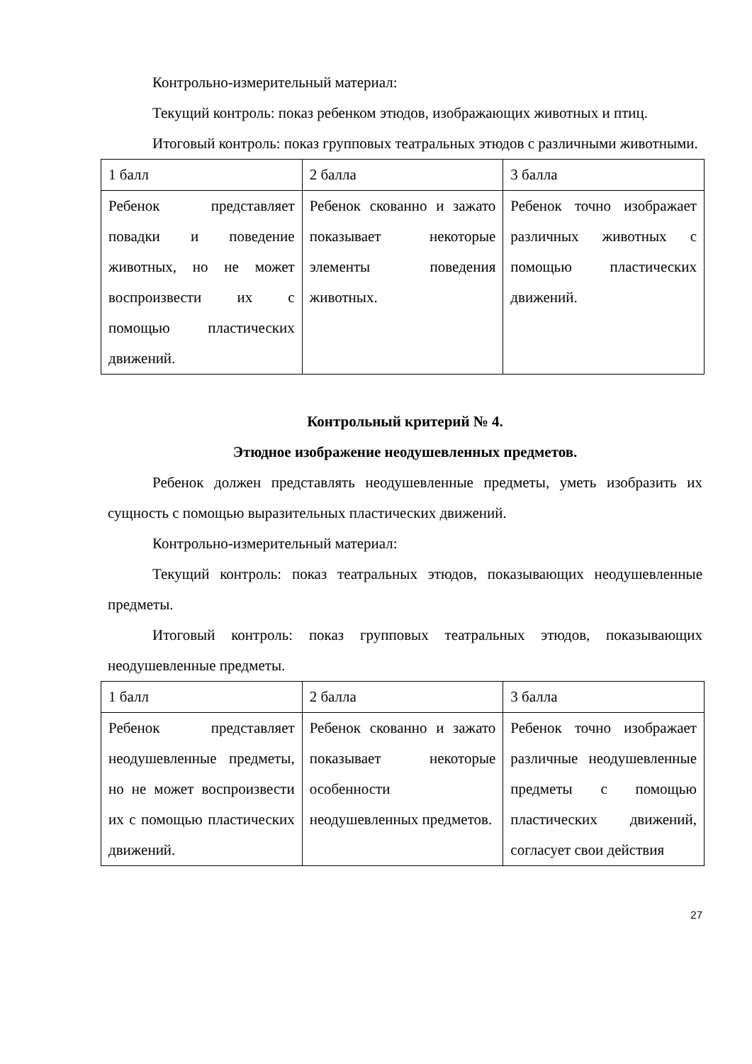Контрольно-измерительный материал:
Текущий контроль: показ ребенком этюдов, изображающих животных и птиц.
Итоговый контроль: показ групповых театральных этюдов с различными животными.
| 1 балл | 2 балла | 3 балла |
| Ребенок представляет повадки и поведение животных, но не может воспроизвести их с помощью пластических движений. | Ребенок скованно и зажато показывает некоторые элементы поведения животных. | Ребенок точно изображает различных животных с помощью пластических движений. |
Контрольный критерий № 4.
Этюдное изображение неодушевленных предметов.
Ребенок должен представлять неодушевленные предметы, уметь изобразить их сущность с помощью выразительных пластических движений.
Контрольно-измерительный материал:
Текущий контроль: показ театральных этюдов, показывающих неодушевленные предметы.
Итоговый контроль: показ групповых театральных этюдов, показывающих неодушевленные предметы.
| 1 балл | 2 балла | 3 балла |
| Ребенок представляет неодушевленные предметы, но не может воспроизвести их с помощью пластических движений. | Ребенок скованно и зажато показывает некоторые особенности неодушевленных предметов. | Ребенок точно изображает различные неодушевленные предметы с помощью пластических движений, согласует свои действия |
27